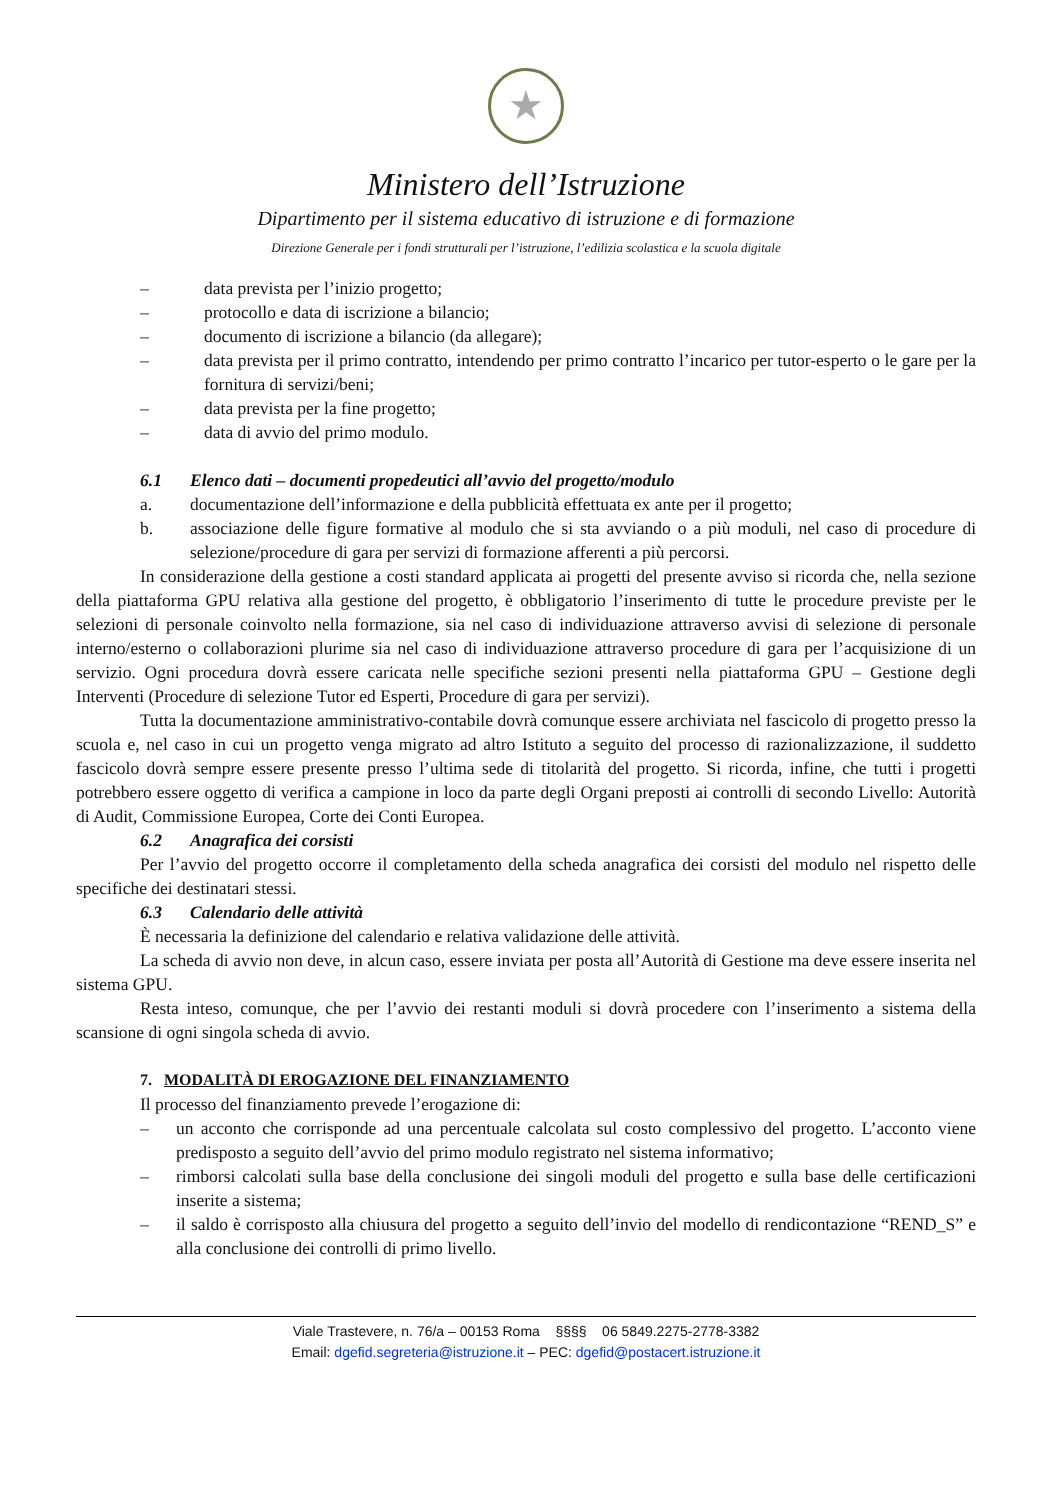★
Ministero dell’Istruzione
Dipartimento per il sistema educativo di istruzione e di formazione
Direzione Generale per i fondi strutturali per l’istruzione, l’edilizia scolastica e la scuola digitale
– data prevista per l’inizio progetto;
– protocollo e data di iscrizione a bilancio;
– documento di iscrizione a bilancio (da allegare);
– data prevista per il primo contratto, intendendo per primo contratto l’incarico per tutor-esperto o le gare per la fornitura di servizi/beni;
– data prevista per la fine progetto;
– data di avvio del primo modulo.
6.1 Elenco dati – documenti propedeutici all’avvio del progetto/modulo
a. documentazione dell’informazione e della pubblicità effettuata ex ante per il progetto;
b. associazione delle figure formative al modulo che si sta avviando o a più moduli, nel caso di procedure di selezione/procedure di gara per servizi di formazione afferenti a più percorsi.
In considerazione della gestione a costi standard applicata ai progetti del presente avviso si ricorda che, nella sezione della piattaforma GPU relativa alla gestione del progetto, è obbligatorio l’inserimento di tutte le procedure previste per le selezioni di personale coinvolto nella formazione, sia nel caso di individuazione attraverso avvisi di selezione di personale interno/esterno o collaborazioni plurime sia nel caso di individuazione attraverso procedure di gara per l’acquisizione di un servizio. Ogni procedura dovrà essere caricata nelle specifiche sezioni presenti nella piattaforma GPU – Gestione degli Interventi (Procedure di selezione Tutor ed Esperti, Procedure di gara per servizi).
Tutta la documentazione amministrativo-contabile dovrà comunque essere archiviata nel fascicolo di progetto presso la scuola e, nel caso in cui un progetto venga migrato ad altro Istituto a seguito del processo di razionalizzazione, il suddetto fascicolo dovrà sempre essere presente presso l’ultima sede di titolarità del progetto. Si ricorda, infine, che tutti i progetti potrebbero essere oggetto di verifica a campione in loco da parte degli Organi preposti ai controlli di secondo Livello: Autorità di Audit, Commissione Europea, Corte dei Conti Europea.
6.2 Anagrafica dei corsisti
Per l’avvio del progetto occorre il completamento della scheda anagrafica dei corsisti del modulo nel rispetto delle specifiche dei destinatari stessi.
6.3 Calendario delle attività
È necessaria la definizione del calendario e relativa validazione delle attività.
La scheda di avvio non deve, in alcun caso, essere inviata per posta all’Autorità di Gestione ma deve essere inserita nel sistema GPU.
Resta inteso, comunque, che per l’avvio dei restanti moduli si dovrà procedere con l’inserimento a sistema della scansione di ogni singola scheda di avvio.
7. MODALITÀ DI EROGAZIONE DEL FINANZIAMENTO
Il processo del finanziamento prevede l’erogazione di:
– un acconto che corrisponde ad una percentuale calcolata sul costo complessivo del progetto. L’acconto viene predisposto a seguito dell’avvio del primo modulo registrato nel sistema informativo;
– rimborsi calcolati sulla base della conclusione dei singoli moduli del progetto e sulla base delle certificazioni inserite a sistema;
– il saldo è corrisposto alla chiusura del progetto a seguito dell’invio del modello di rendicontazione “REND_S” e alla conclusione dei controlli di primo livello.
Viale Trastevere, n. 76/a – 00153 Roma §§§§ 06 5849.2275-2778-3382
Email: dgefid.segreteria@istruzione.it – PEC: dgefid@postacert.istruzione.it